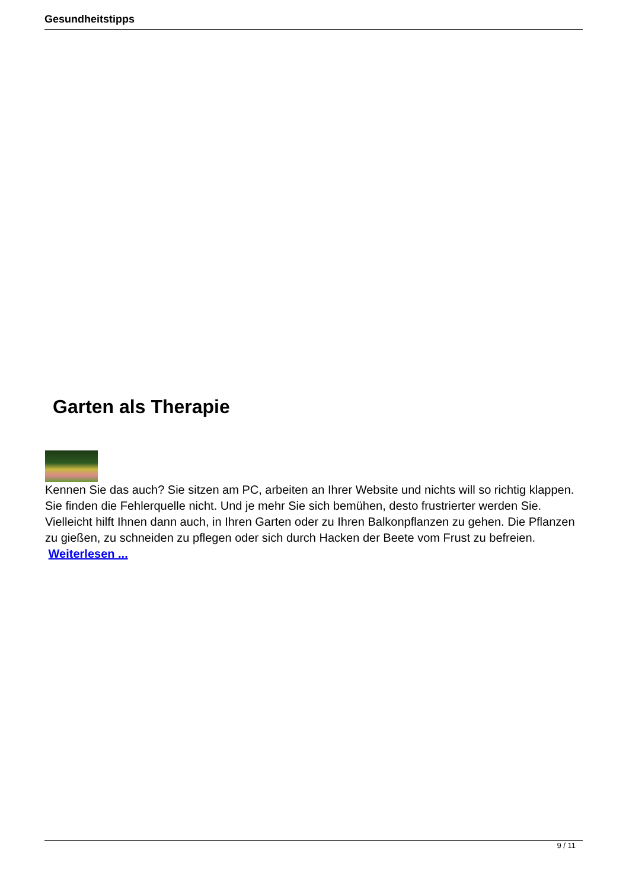Gesundheitstipps
Garten als Therapie
Kennen Sie das auch? Sie sitzen am PC, arbeiten an Ihrer Website und nichts will so richtig klappen. Sie finden die Fehlerquelle nicht. Und je mehr Sie sich bemühen, desto frustrierter werden Sie. Vielleicht hilft Ihnen dann auch, in Ihren Garten oder zu Ihren Balkonpflanzen zu gehen. Die Pflanzen zu gießen, zu schneiden zu pflegen oder sich durch Hacken der Beete vom Frust zu befreien. Weiterlesen ...
9 / 11